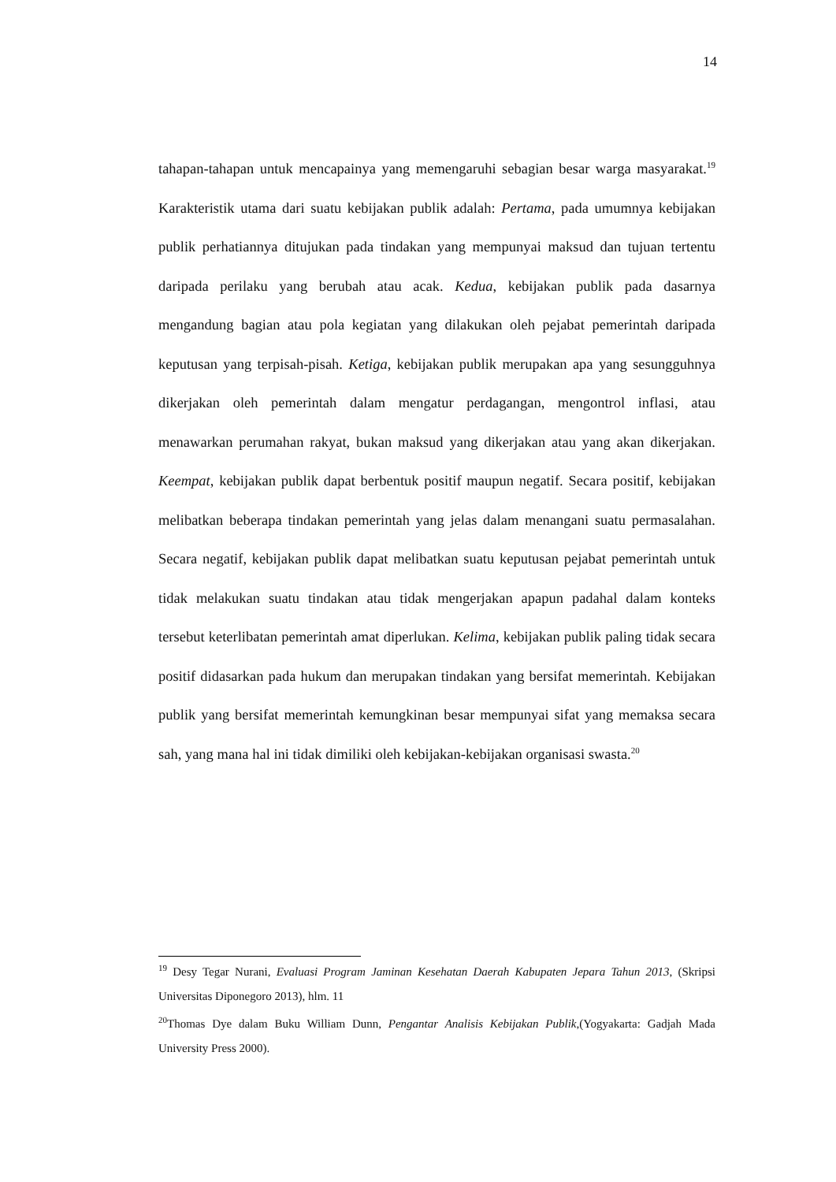14
tahapan-tahapan untuk mencapainya yang memengaruhi sebagian besar warga masyarakat.<sup>19</sup> Karakteristik utama dari suatu kebijakan publik adalah: Pertama, pada umumnya kebijakan publik perhatiannya ditujukan pada tindakan yang mempunyai maksud dan tujuan tertentu daripada perilaku yang berubah atau acak. Kedua, kebijakan publik pada dasarnya mengandung bagian atau pola kegiatan yang dilakukan oleh pejabat pemerintah daripada keputusan yang terpisah-pisah. Ketiga, kebijakan publik merupakan apa yang sesungguhnya dikerjakan oleh pemerintah dalam mengatur perdagangan, mengontrol inflasi, atau menawarkan perumahan rakyat, bukan maksud yang dikerjakan atau yang akan dikerjakan. Keempat, kebijakan publik dapat berbentuk positif maupun negatif. Secara positif, kebijakan melibatkan beberapa tindakan pemerintah yang jelas dalam menangani suatu permasalahan. Secara negatif, kebijakan publik dapat melibatkan suatu keputusan pejabat pemerintah untuk tidak melakukan suatu tindakan atau tidak mengerjakan apapun padahal dalam konteks tersebut keterlibatan pemerintah amat diperlukan. Kelima, kebijakan publik paling tidak secara positif didasarkan pada hukum dan merupakan tindakan yang bersifat memerintah. Kebijakan publik yang bersifat memerintah kemungkinan besar mempunyai sifat yang memaksa secara sah, yang mana hal ini tidak dimiliki oleh kebijakan-kebijakan organisasi swasta.<sup>20</sup>
<sup>19</sup> Desy Tegar Nurani, Evaluasi Program Jaminan Kesehatan Daerah Kabupaten Jepara Tahun 2013, (Skripsi Universitas Diponegoro 2013), hlm. 11
<sup>20</sup> Thomas Dye dalam Buku William Dunn, Pengantar Analisis Kebijakan Publik,(Yogyakarta: Gadjah Mada University Press 2000).